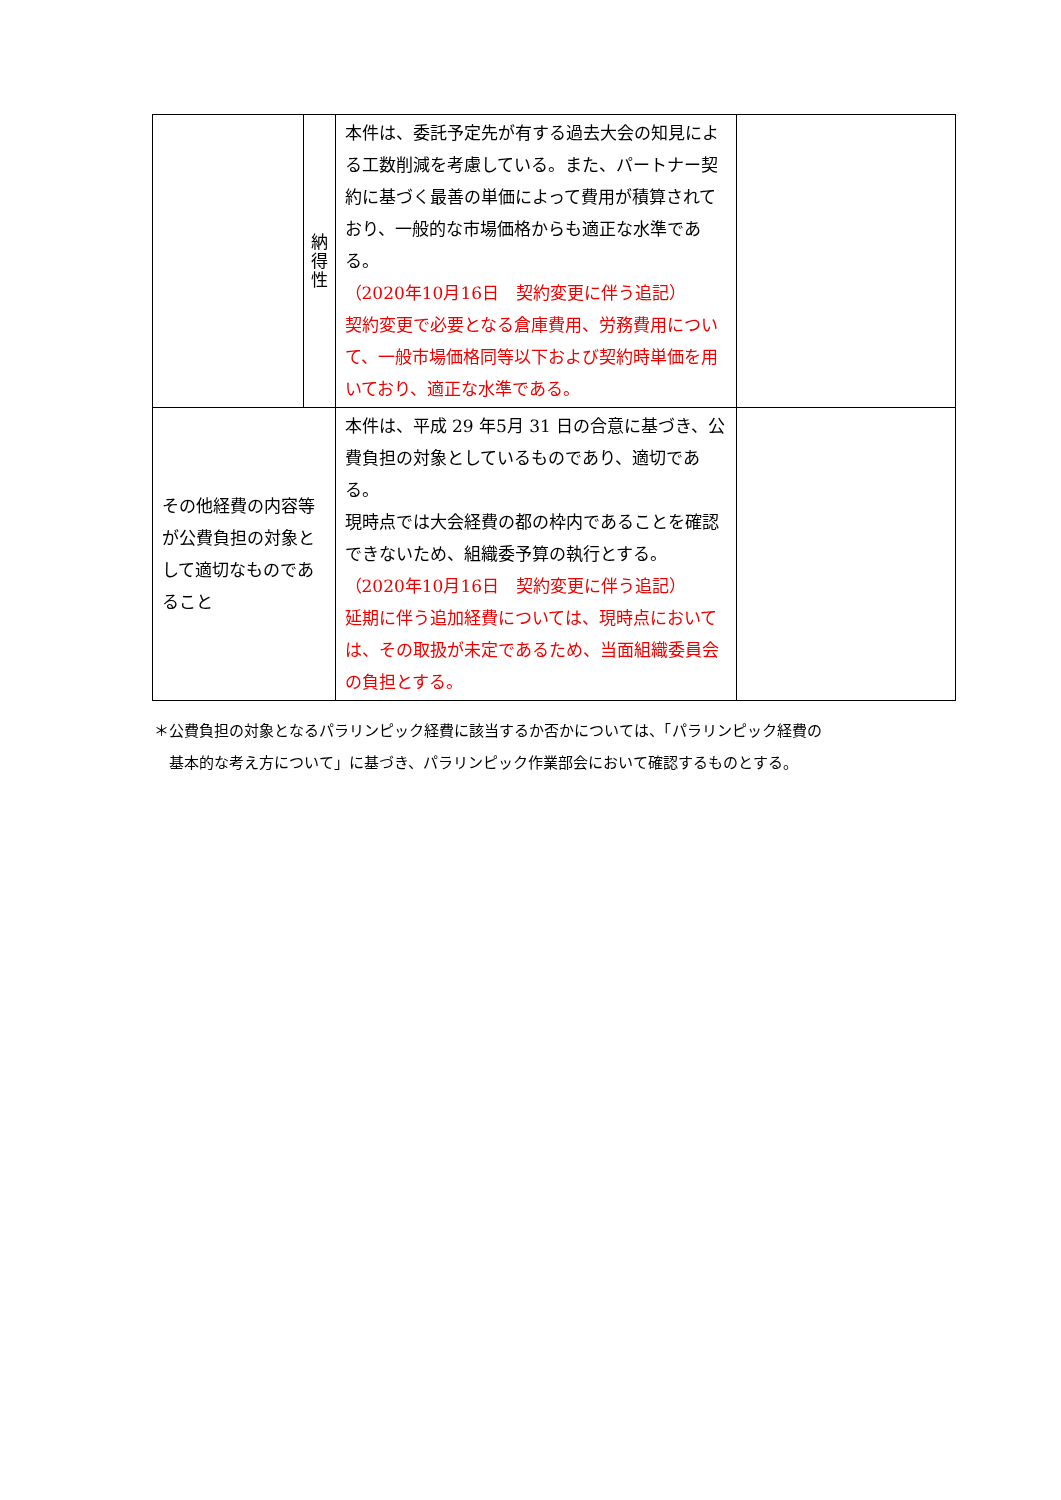| | 納 得 性 | 本件は、委託予定先が有する過去大会の知見による工数削減を考慮している。また、パートナー契約に基づく最善の単価によって費用が積算されており、一般的な市場価格からも適正な水準である。 （2020年10月16日 契約変更に伴う追記） 契約変更で必要となる倉庫費用、労務費用について、一般市場価格同等以下および契約時単価を用いており、適正な水準である。 | |
| その他経費の内容等が公費負担の対象として適切なものであること | | 本件は、平成 29 年5月 31 日の合意に基づき、公費負担の対象としているものであり、適切である。 現時点では大会経費の都の枠内であることを確認できないため、組織委予算の執行とする。 （2020年10月16日 契約変更に伴う追記） 延期に伴う追加経費については、現時点においては、その取扱が未定であるため、当面組織委員会の負担とする。 | |
＊公費負担の対象となるパラリンピック経費に該当するか否かについては、「パラリンピック経費の
　基本的な考え方について」に基づき、パラリンピック作業部会において確認するものとする。